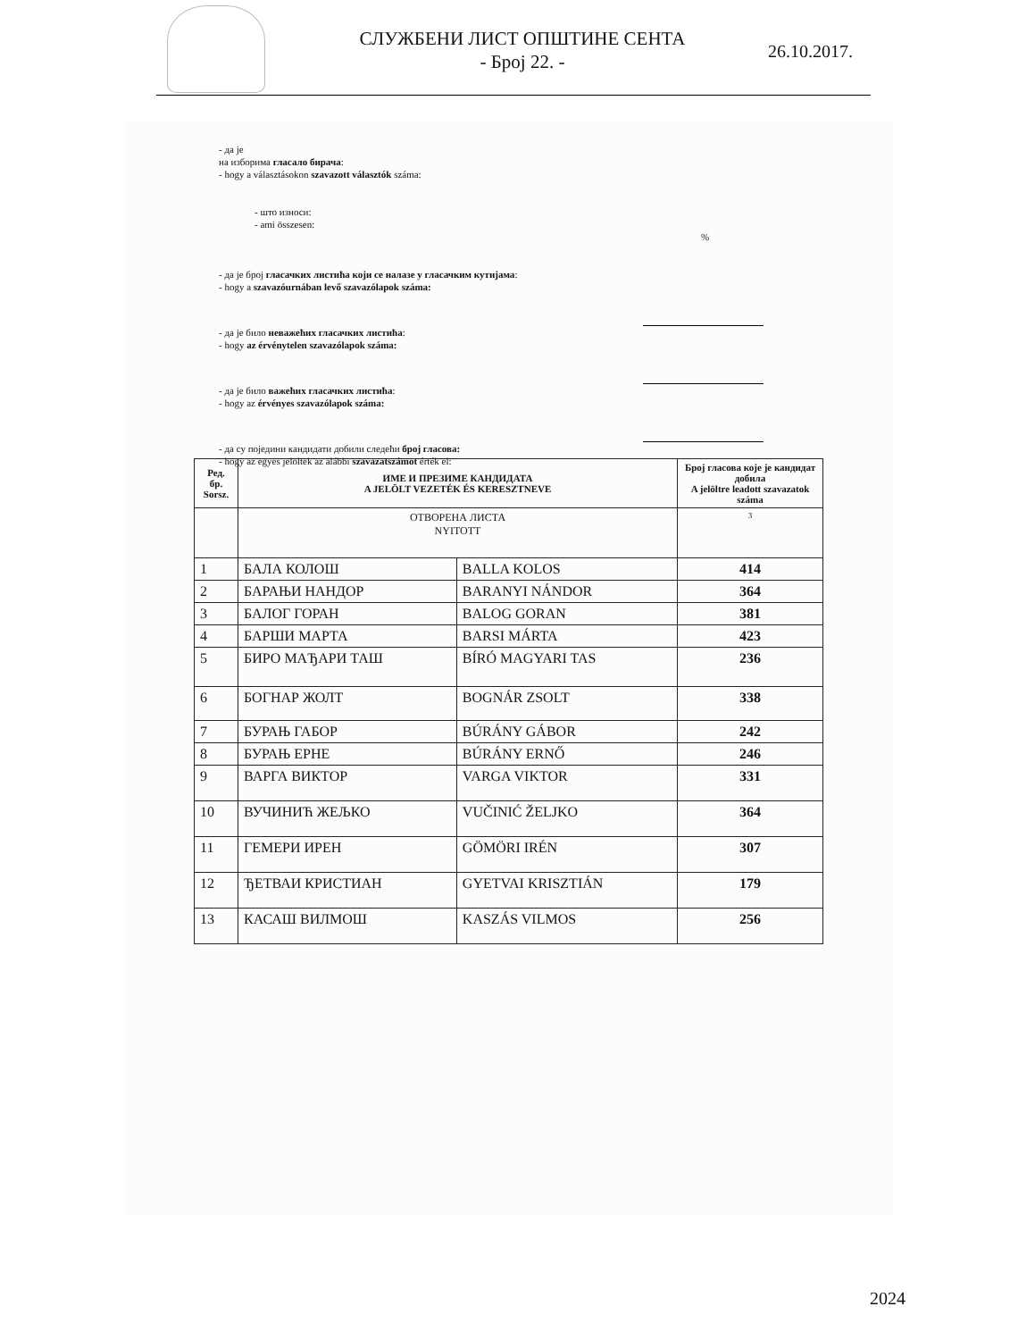СЛУЖБЕНИ ЛИСТ ОПШТИНЕ СЕНТА
- Број 22. -
26.10.2017.
- да је
на изборима гласало бирача:
- hogy a választásokon szavazott választók száma:
- што износи:
- ami összesen:
%
- да је број гласачких листића који се налазе у гласачким кутијама:
- hogy a szavazóurnában levő szavazólapok száma:
- да је било неважећих гласачких листића:
- hogy az érvénytelen szavazólapok száma:
- да је било важећих гласачких листића:
- hogy az érvényes szavazólapok száma:
- да су поједини кандидати добили следећи број гласова:
- hogy az egyes jelöltek az alábbi szavazatszámot érték el:
| Ред. бр. Sorsz. | ИМЕ И ПРЕЗИМЕ КАНДИДАТА A JELÖLT VEZETÉK ÉS KERESZTNEVE | | Број гласова које је кандидат добила A jelöltre leadott szavazatok száma |
| --- | --- | --- | --- |
| | ОТВОРЕНА ЛИСТА NYITOTT | | 3 |
| 1 | БАЛА КОЛОШ | BALLA KOLOS | 414 |
| 2 | БАРАЊИ НАНДОР | BARANYI NÁNDOR | 364 |
| 3 | БАЛОГ ГОРАН | BALOG GORAN | 381 |
| 4 | БАРШИ МАРТА | BARSI MÁRTA | 423 |
| 5 | БИРО МАЂАРИ ТАШ | BÍRÓ MAGYARI TAS | 236 |
| 6 | БОГНАР ЖОЛТ | BOGNÁR ZSOLT | 338 |
| 7 | БУРАЊ ГАБОР | BÚRÁNY GÁBOR | 242 |
| 8 | БУРАЊ ЕРНЕ | BÚRÁNY ERNŐ | 246 |
| 9 | ВАРГА ВИКТОР | VARGA VIKTOR | 331 |
| 10 | ВУЧИНИЋ ЖЕЉКО | VUČINIĆ ŽELJKO | 364 |
| 11 | ГЕМЕРИ ИРЕН | GÖMÖRI IRÉN | 307 |
| 12 | ЂЕТВАИ КРИСТИАН | GYETVAI KRISZTIÁN | 179 |
| 13 | КАСАШ ВИЛМОШ | KASZÁS VILMOS | 256 |
2024